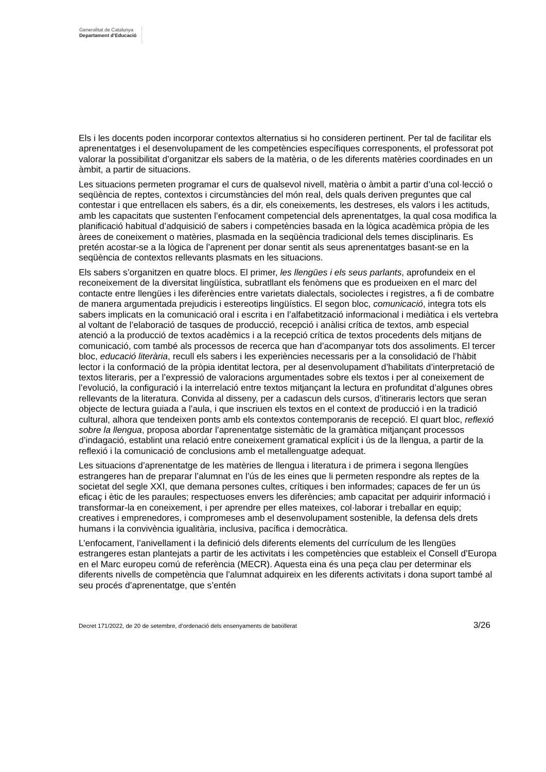Generalitat de Catalunya
Departament d’Educació
Els i les docents poden incorporar contextos alternatius si ho consideren pertinent. Per tal de facilitar els aprenentatges i el desenvolupament de les competències específiques corresponents, el professorat pot valorar la possibilitat d’organitzar els sabers de la matèria, o de les diferents matèries coordinades en un àmbit, a partir de situacions.
Les situacions permeten programar el curs de qualsevol nivell, matèria o àmbit a partir d’una col·lecció o seqüència de reptes, contextos i circumstàncies del món real, dels quals deriven preguntes que cal contestar i que entrellacen els sabers, és a dir, els coneixements, les destreses, els valors i les actituds, amb les capacitats que sustenten l’enfocament competencial dels aprenentatges, la qual cosa modifica la planificació habitual d’adquisició de sabers i competències basada en la lògica acadèmica pròpia de les àrees de coneixement o matèries, plasmada en la seqüència tradicional dels temes disciplinaris. Es pretén acostar-se a la lògica de l’aprenent per donar sentit als seus aprenentatges basant-se en la seqüència de contextos rellevants plasmats en les situacions.
Els sabers s’organitzen en quatre blocs. El primer, les llengües i els seus parlants, aprofundeix en el reconeixement de la diversitat lingüística, subratllant els fenòmens que es produeixen en el marc del contacte entre llengües i les diferències entre varietats dialectals, sociolectes i registres, a fi de combatre de manera argumentada prejudicis i estereotips lingüístics. El segon bloc, comunicació, integra tots els sabers implicats en la comunicació oral i escrita i en l’alfabetització informacional i mediàtica i els vertebra al voltant de l’elaboració de tasques de producció, recepció i anàlisi crítica de textos, amb especial atenció a la producció de textos acadèmics i a la recepció crítica de textos procedents dels mitjans de comunicació, com també als processos de recerca que han d’acompanyar tots dos assoliments. El tercer bloc, educació literària, recull els sabers i les experiències necessaris per a la consolidació de l’hàbit lector i la conformació de la pròpia identitat lectora, per al desenvolupament d’habilitats d’interpretació de textos literaris, per a l’expressió de valoracions argumentades sobre els textos i per al coneixement de l’evolució, la configuració i la interrelació entre textos mitjançant la lectura en profunditat d’algunes obres rellevants de la literatura. Convida al disseny, per a cadascun dels cursos, d’itineraris lectors que seran objecte de lectura guiada a l’aula, i que inscriuen els textos en el context de producció i en la tradició cultural, alhora que tendeixen ponts amb els contextos contemporanis de recepció. El quart bloc, reflexió sobre la llengua, proposa abordar l’aprenentatge sistemàtic de la gramàtica mitjançant processos d’indagació, establint una relació entre coneixement gramatical explícit i ús de la llengua, a partir de la reflexió i la comunicació de conclusions amb el metallenguatge adequat.
Les situacions d’aprenentatge de les matèries de llengua i literatura i de primera i segona llengües estrangeres han de preparar l’alumnat en l’ús de les eines que li permeten respondre als reptes de la societat del segle XXI, que demana persones cultes, crítiques i ben informades; capaces de fer un ús eficaç i ètic de les paraules; respectuoses envers les diferències; amb capacitat per adquirir informació i transformar-la en coneixement, i per aprendre per elles mateixes, col·laborar i treballar en equip; creatives i emprenedores, i compromeses amb el desenvolupament sostenible, la defensa dels drets humans i la convivència igualitària, inclusiva, pacífica i democràtica.
L’enfocament, l’anivellament i la definició dels diferents elements del currículum de les llengües estrangeres estan plantejats a partir de les activitats i les competències que estableix el Consell d’Europa en el Marc europeu comú de referència (MECR). Aquesta eina és una peça clau per determinar els diferents nivells de competència que l’alumnat adquireix en les diferents activitats i dona suport també al seu procés d’aprenentatge, que s’entén
Decret 171/2022, de 20 de setembre, d’ordenació dels ensenyaments de batxillerat 3/26